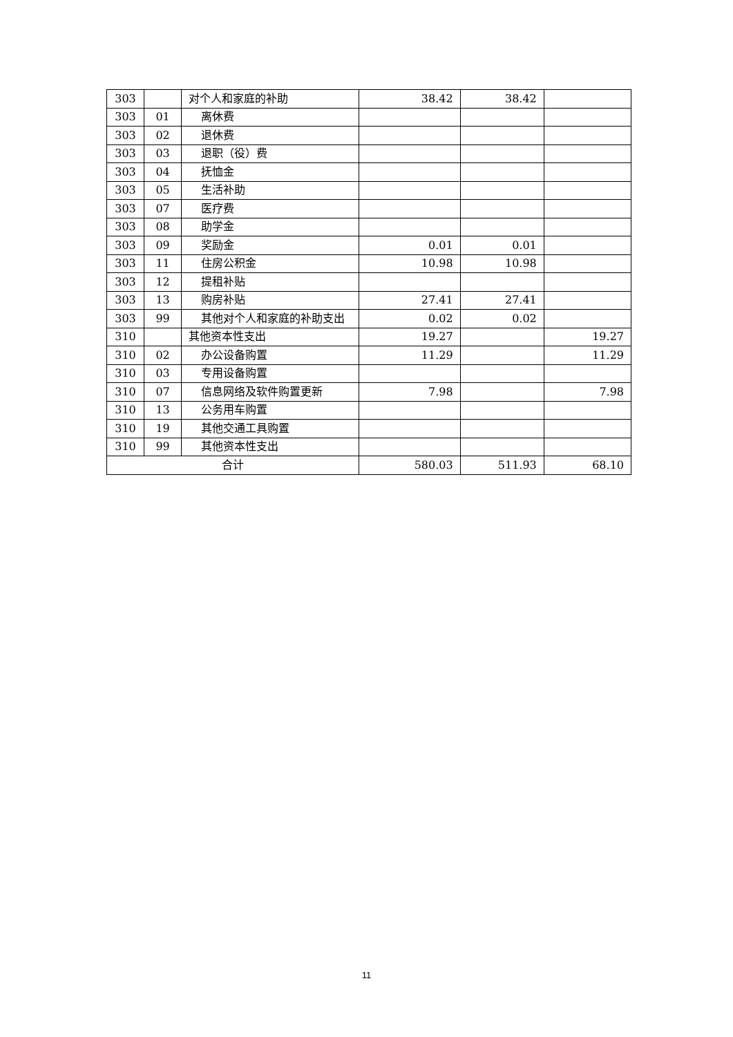| 303 | | 对个人和家庭的补助 | 38.42 | 38.42 | |
| 303 | 01 | 离休费 | | | |
| 303 | 02 | 退休费 | | | |
| 303 | 03 | 退职（役）费 | | | |
| 303 | 04 | 抚恤金 | | | |
| 303 | 05 | 生活补助 | | | |
| 303 | 07 | 医疗费 | | | |
| 303 | 08 | 助学金 | | | |
| 303 | 09 | 奖励金 | 0.01 | 0.01 | |
| 303 | 11 | 住房公积金 | 10.98 | 10.98 | |
| 303 | 12 | 提租补贴 | | | |
| 303 | 13 | 购房补贴 | 27.41 | 27.41 | |
| 303 | 99 | 其他对个人和家庭的补助支出 | 0.02 | 0.02 | |
| 310 | | 其他资本性支出 | 19.27 | | 19.27 |
| 310 | 02 | 办公设备购置 | 11.29 | | 11.29 |
| 310 | 03 | 专用设备购置 | | | |
| 310 | 07 | 信息网络及软件购置更新 | 7.98 | | 7.98 |
| 310 | 13 | 公务用车购置 | | | |
| 310 | 19 | 其他交通工具购置 | | | |
| 310 | 99 | 其他资本性支出 | | | |
| 合计 | | | 580.03 | 511.93 | 68.10 |
11